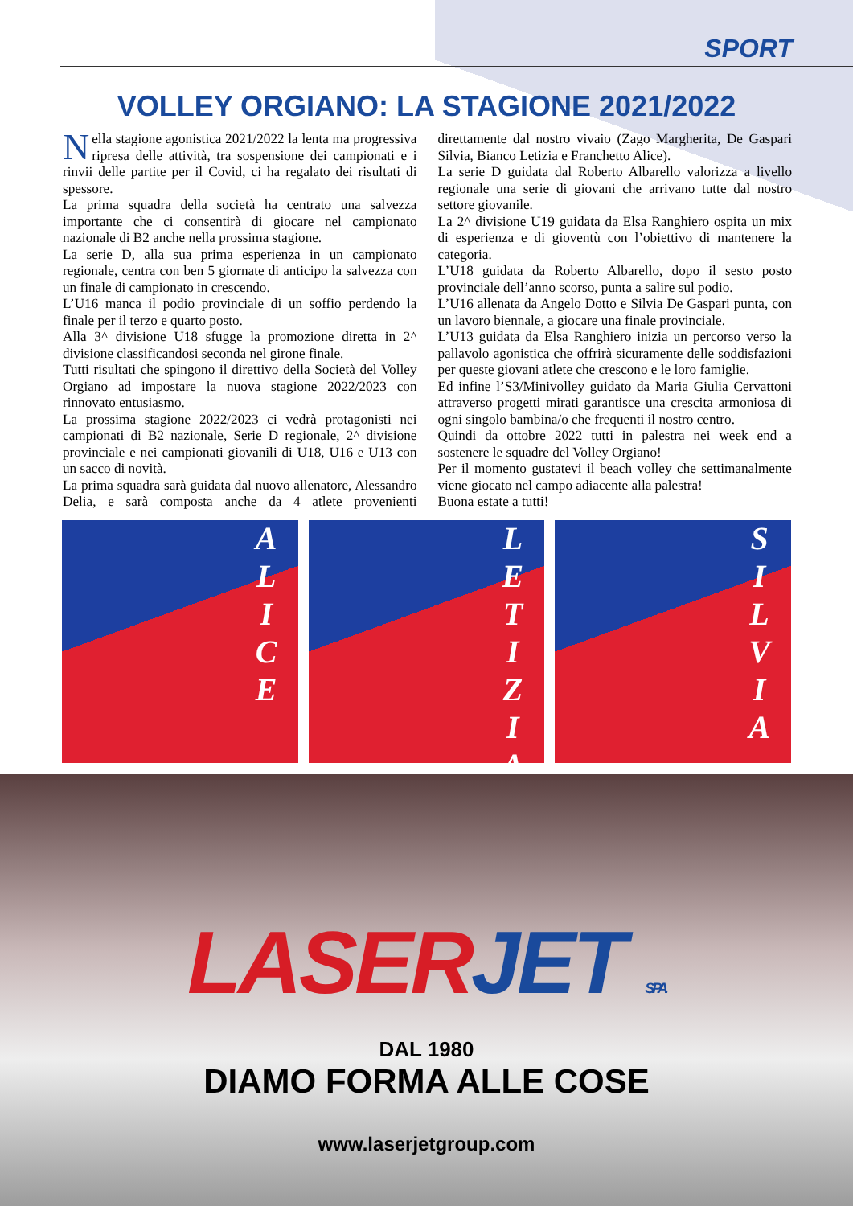SPORT
VOLLEY ORGIANO: LA STAGIONE 2021/2022
Nella stagione agonistica 2021/2022 la lenta ma progressiva ripresa delle attività, tra sospensione dei campionati e i rinvii delle partite per il Covid, ci ha regalato dei risultati di spessore.
La prima squadra della società ha centrato una salvezza importante che ci consentirà di giocare nel campionato nazionale di B2 anche nella prossima stagione.
La serie D, alla sua prima esperienza in un campionato regionale, centra con ben 5 giornate di anticipo la salvezza con un finale di campionato in crescendo.
L’U16 manca il podio provinciale di un soffio perdendo la finale per il terzo e quarto posto.
Alla 3^ divisione U18 sfugge la promozione diretta in 2^ divisione classificandosi seconda nel girone finale.
Tutti risultati che spingono il direttivo della Società del Volley Orgiano ad impostare la nuova stagione 2022/2023 con rinnovato entusiasmo.
La prossima stagione 2022/2023 ci vedrà protagonisti nei campionati di B2 nazionale, Serie D regionale, 2^ divisione provinciale e nei campionati giovanili di U18, U16 e U13 con un sacco di novità.
La prima squadra sarà guidata dal nuovo allenatore, Alessandro Delia, e sarà composta anche da 4 atlete provenienti direttamente dal nostro vivaio (Zago Margherita, De Gaspari Silvia, Bianco Letizia e Franchetto Alice).
La serie D guidata dal Roberto Albarello valorizza a livello regionale una serie di giovani che arrivano tutte dal nostro settore giovanile.
La 2^ divisione U19 guidata da Elsa Ranghiero ospita un mix di esperienza e di gioventù con l’obiettivo di mantenere la categoria.
L’U18 guidata da Roberto Albarello, dopo il sesto posto provinciale dell’anno scorso, punta a salire sul podio.
L’U16 allenata da Angelo Dotto e Silvia De Gaspari punta, con un lavoro biennale, a giocare una finale provinciale.
L’U13 guidata da Elsa Ranghiero inizia un percorso verso la pallavolo agonistica che offrirà sicuramente delle soddisfazioni per queste giovani atlete che crescono e le loro famiglie.
Ed infine l’S3/Minivolley guidato da Maria Giulia Cervattoni attraverso progetti mirati garantisce una crescita armoniosa di ogni singolo bambina/o che frequenti il nostro centro.
Quindi da ottobre 2022 tutti in palestra nei week end a sostenere le squadre del Volley Orgiano!
Per il momento gustatevi il beach volley che settimanalmente viene giocato nel campo adiacente alla palestra!
Buona estate a tutti!
ALICE
LETIZIA
SILVIA
LASERJET S.P.A.
DAL 1980
DIAMO FORMA ALLE COSE
www.laserjetgroup.com